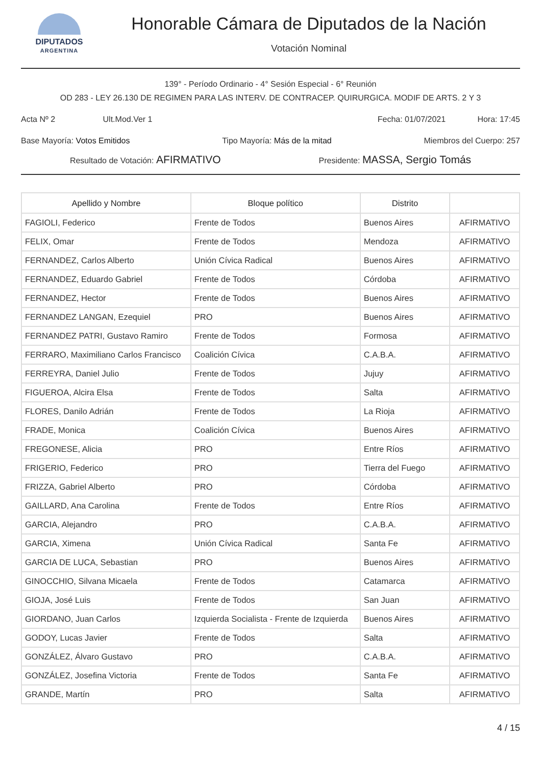DIPUTADOS
ARGENTINA
Honorable Cámara de Diputados de la Nación
Votación Nominal
139° - Período Ordinario - 4° Sesión Especial - 6° Reunión
OD 283 - LEY 26.130 DE REGIMEN PARA LAS INTERV. DE CONTRACEP. QUIRURGICA. MODIF DE ARTS. 2 Y 3
Acta Nº 2 Ult.Mod.Ver 1 Fecha: 01/07/2021 Hora: 17:45
Base Mayoría: Votos Emitidos Tipo Mayoría: Más de la mitad Miembros del Cuerpo: 257
Resultado de Votación: AFIRMATIVO Presidente: MASSA, Sergio Tomás
| Apellido y Nombre | Bloque político | Distrito | |
| --- | --- | --- | --- |
| FAGIOLI, Federico | Frente de Todos | Buenos Aires | AFIRMATIVO |
| FELIX, Omar | Frente de Todos | Mendoza | AFIRMATIVO |
| FERNANDEZ, Carlos Alberto | Unión Cívica Radical | Buenos Aires | AFIRMATIVO |
| FERNANDEZ, Eduardo Gabriel | Frente de Todos | Córdoba | AFIRMATIVO |
| FERNANDEZ, Hector | Frente de Todos | Buenos Aires | AFIRMATIVO |
| FERNANDEZ LANGAN, Ezequiel | PRO | Buenos Aires | AFIRMATIVO |
| FERNANDEZ PATRI, Gustavo Ramiro | Frente de Todos | Formosa | AFIRMATIVO |
| FERRARO, Maximiliano Carlos Francisco | Coalición Cívica | C.A.B.A. | AFIRMATIVO |
| FERREYRA, Daniel Julio | Frente de Todos | Jujuy | AFIRMATIVO |
| FIGUEROA, Alcira Elsa | Frente de Todos | Salta | AFIRMATIVO |
| FLORES, Danilo Adrián | Frente de Todos | La Rioja | AFIRMATIVO |
| FRADE, Monica | Coalición Cívica | Buenos Aires | AFIRMATIVO |
| FREGONESE, Alicia | PRO | Entre Ríos | AFIRMATIVO |
| FRIGERIO, Federico | PRO | Tierra del Fuego | AFIRMATIVO |
| FRIZZA, Gabriel Alberto | PRO | Córdoba | AFIRMATIVO |
| GAILLARD, Ana Carolina | Frente de Todos | Entre Ríos | AFIRMATIVO |
| GARCIA, Alejandro | PRO | C.A.B.A. | AFIRMATIVO |
| GARCIA, Ximena | Unión Cívica Radical | Santa Fe | AFIRMATIVO |
| GARCIA DE LUCA, Sebastian | PRO | Buenos Aires | AFIRMATIVO |
| GINOCCHIO, Silvana Micaela | Frente de Todos | Catamarca | AFIRMATIVO |
| GIOJA, José Luis | Frente de Todos | San Juan | AFIRMATIVO |
| GIORDANO, Juan Carlos | Izquierda Socialista - Frente de Izquierda | Buenos Aires | AFIRMATIVO |
| GODOY, Lucas Javier | Frente de Todos | Salta | AFIRMATIVO |
| GONZÁLEZ, Álvaro Gustavo | PRO | C.A.B.A. | AFIRMATIVO |
| GONZÁLEZ, Josefina Victoria | Frente de Todos | Santa Fe | AFIRMATIVO |
| GRANDE, Martín | PRO | Salta | AFIRMATIVO |
4 / 15